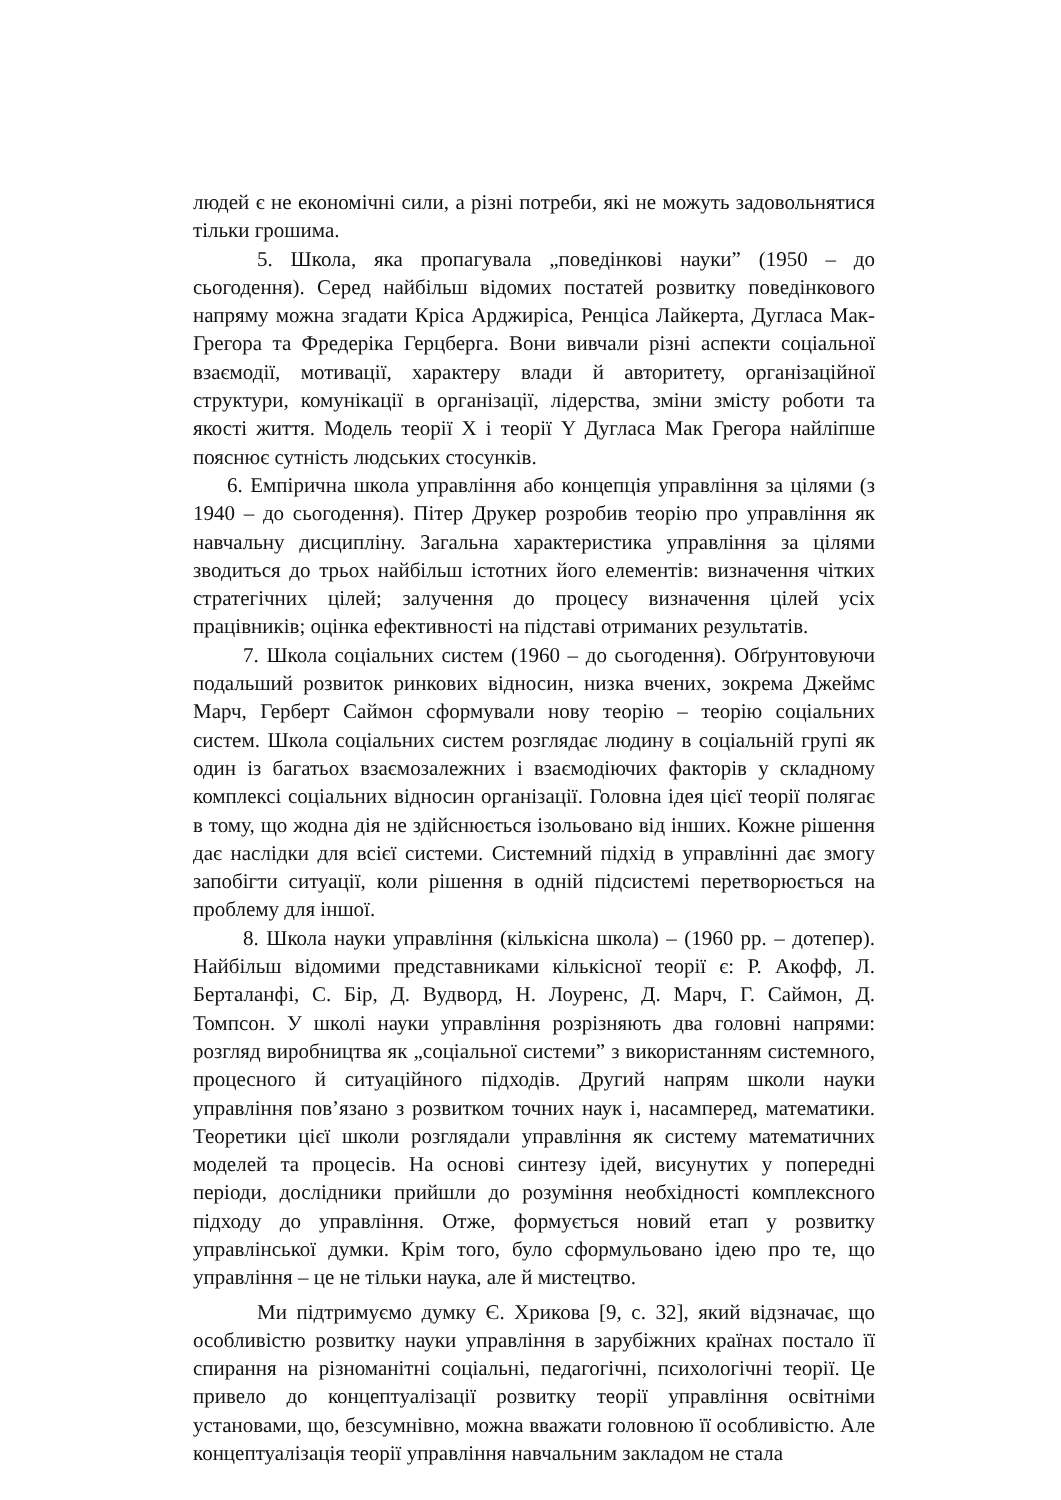людей є не економічні сили, а різні потреби, які не можуть задовольнятися тільки грошима.
5. Школа, яка пропагувала „поведінкові науки” (1950 – до сьогодення). Серед найбільш відомих постатей розвитку поведінкового напряму можна згадати Кріса Арджиріса, Ренціса Лайкерта, Дугласа Мак-Грегора та Фредеріка Герцберга. Вони вивчали різні аспекти соціальної взаємодії, мотивації, характеру влади й авторитету, організаційної структури, комунікації в організації, лідерства, зміни змісту роботи та якості життя. Модель теорії X і теорії Y Дугласа Мак Грегора найліпше пояснює сутність людських стосунків.
6. Емпірична школа управління або концепція управління за цілями (з 1940 – до сьогодення). Пітер Друкер розробив теорію про управління як навчальну дисципліну. Загальна характеристика управління за цілями зводиться до трьох найбільш істотних його елементів: визначення чітких стратегічних цілей; залучення до процесу визначення цілей усіх працівників; оцінка ефективності на підставі отриманих результатів.
7. Школа соціальних систем (1960 – до сьогодення). Обґрунтовуючи подальший розвиток ринкових відносин, низка вчених, зокрема Джеймс Марч, Герберт Саймон сформували нову теорію – теорію соціальних систем. Школа соціальних систем розглядає людину в соціальній групі як один із багатьох взаємозалежних і взаємодіючих факторів у складному комплексі соціальних відносин організації. Головна ідея цієї теорії полягає в тому, що жодна дія не здійснюється ізольовано від інших. Кожне рішення дає наслідки для всієї системи. Системний підхід в управлінні дає змогу запобігти ситуації, коли рішення в одній підсистемі перетворюється на проблему для іншої.
8. Школа науки управління (кількісна школа) – (1960 рр. – дотепер). Найбільш відомими представниками кількісної теорії є: Р. Акофф, Л. Берталанфі, С. Бір, Д. Вудворд, Н. Лоуренс, Д. Марч, Г. Саймон, Д. Томпсон. У школі науки управління розрізняють два головні напрями: розгляд виробництва як „соціальної системи” з використанням системного, процесного й ситуаційного підходів. Другий напрям школи науки управління пов’язано з розвитком точних наук і, насамперед, математики. Теоретики цієї школи розглядали управління як систему математичних моделей та процесів. На основі синтезу ідей, висунутих у попередні періоди, дослідники прийшли до розуміння необхідності комплексного підходу до управління. Отже, формується новий етап у розвитку управлінської думки. Крім того, було сформульовано ідею про те, що управління – це не тільки наука, але й мистецтво.
Ми підтримуємо думку Є. Хрикова [9, с. 32], який відзначає, що особливістю розвитку науки управління в зарубіжних країнах постало її спирання на різноманітні соціальні, педагогічні, психологічні теорії. Це привело до концептуалізації розвитку теорії управління освітніми установами, що, безсумнівно, можна вважати головною її особливістю. Але концептуалізація теорії управління навчальним закладом не стала